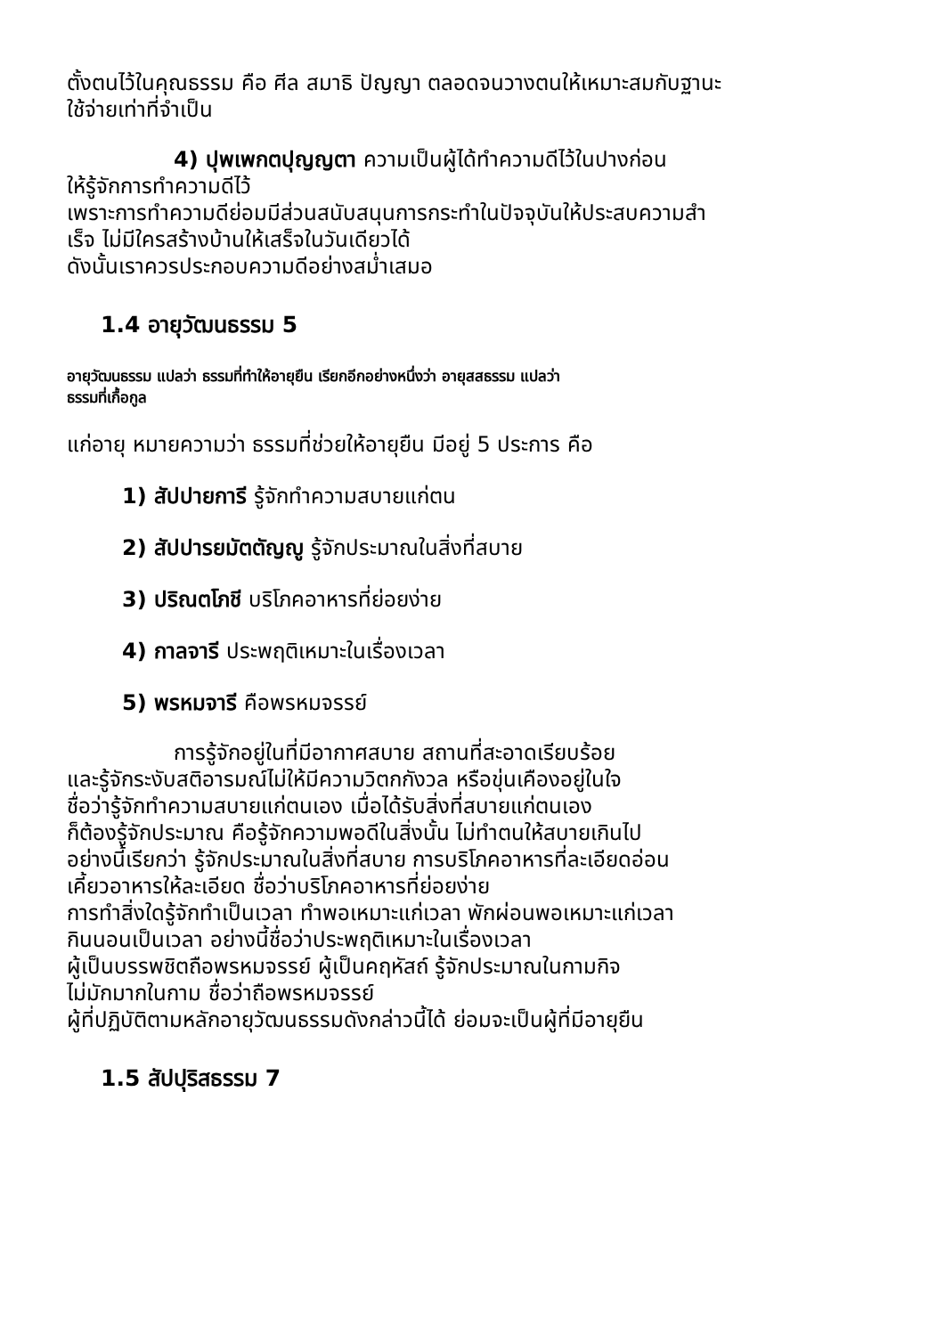ตั้งตนไว้ในคุณธรรม คือ ศีล สมาธิ ปัญญา ตลอดจนวางตนให้เหมาะสมกับฐานะ
ใช้จ่ายเท่าที่จำเป็น
4) ปุพเพกตปุญญตา ความเป็นผู้ได้ทำความดีไว้ในปางก่อน
ให้รู้จักการทำความดีไว้
เพราะการทำความดีย่อมมีส่วนสนับสนุนการกระทำในปัจจุบันให้ประสบความสำ
เร็จ ไม่มีใครสร้างบ้านให้เสร็จในวันเดียวได้
ดังนั้นเราควรประกอบความดีอย่างสม่ำเสมอ
1.4 อายุวัฒนธรรม 5
อายุวัฒนธรรม แปลว่า ธรรมที่ทำให้อายุยืน เรียกอีกอย่างหนึ่งว่า อายุสสธรรม แปลว่า
ธรรมที่เกื้อกูล
แก่อายุ หมายความว่า ธรรมที่ช่วยให้อายุยืน มีอยู่ 5 ประการ คือ
1) สัปปายการี รู้จักทำความสบายแก่ตน
2) สัปปารยมัตตัญญู รู้จักประมาณในสิ่งที่สบาย
3) ปริณตโภชี บริโภคอาหารที่ย่อยง่าย
4) กาลจารี ประพฤติเหมาะในเรื่องเวลา
5) พรหมจารี คือพรหมจรรย์
การรู้จักอยู่ในที่มีอากาศสบาย สถานที่สะอาดเรียบร้อย
และรู้จักระงับสติอารมณ์ไม่ให้มีความวิตกกังวล หรือขุ่นเคืองอยู่ในใจ
ชื่อว่ารู้จักทำความสบายแก่ตนเอง เมื่อได้รับสิ่งที่สบายแก่ตนเอง
ก็ต้องรู้จักประมาณ คือรู้จักความพอดีในสิ่งนั้น ไม่ทำตนให้สบายเกินไป
อย่างนี้เรียกว่า รู้จักประมาณในสิ่งที่สบาย การบริโภคอาหารที่ละเอียดอ่อน
เคี้ยวอาหารให้ละเอียด ชื่อว่าบริโภคอาหารที่ย่อยง่าย
การทำสิ่งใดรู้จักทำเป็นเวลา ทำพอเหมาะแก่เวลา พักผ่อนพอเหมาะแก่เวลา
กินนอนเป็นเวลา อย่างนี้ชื่อว่าประพฤติเหมาะในเรื่องเวลา
ผู้เป็นบรรพชิตถือพรหมจรรย์ ผู้เป็นคฤหัสถ์ รู้จักประมาณในกามกิจ
ไม่มักมากในกาม ชื่อว่าถือพรหมจรรย์
ผู้ที่ปฏิบัติตามหลักอายุวัฒนธรรมดังกล่าวนี้ได้ ย่อมจะเป็นผู้ที่มีอายุยืน
1.5 สัปปุริสธรรม 7